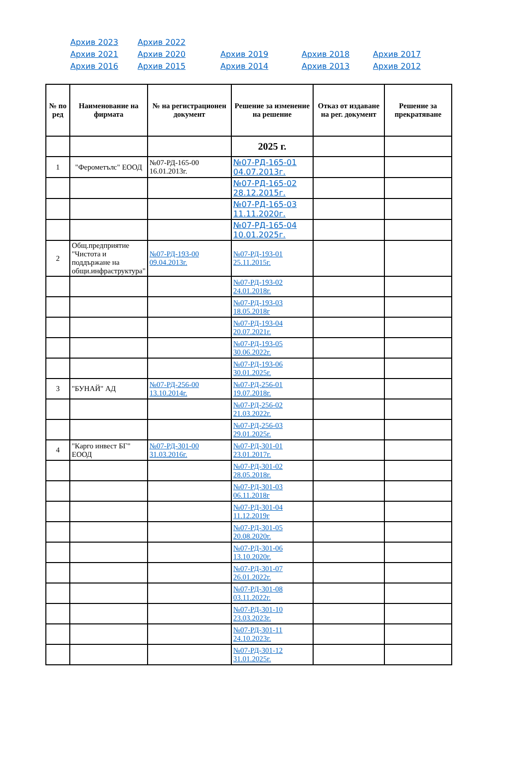| Архив 2023 | Архив 2022 | | | |
| Архив 2021 | Архив 2020 | Архив 2019 | Архив 2018 | Архив 2017 |
| Архив 2016 | Архив 2015 | Архив 2014 | Архив 2013 | Архив 2012 |
| № по ред | Наименование на фирмата | № на регистрационен документ | Решение за изменение на решение | Отказ от издаване на рег. документ | Решение за прекратяване |
| --- | --- | --- | --- | --- | --- |
| | | | 2025 г. | | |
| 1 | "Ферометълс" ЕООД | №07-РД-165-00 16.01.2013г. | №07-РД-165-01 04.07.2013г. | | |
| | | | №07-РД-165-02 28.12.2015г. | | |
| | | | №07-РД-165-03 11.11.2020г. | | |
| | | | №07-РД-165-04 10.01.2025г. | | |
| 2 | Общ.предприятие "Чистота и поддържане на общи.инфраструктура" | №07-РД-193-00 09.04.2013г. | №07-РД-193-01 25.11.2015г. | | |
| | | | №07-РД-193-02 24.01.2018г. | | |
| | | | №07-РД-193-03 18.05.2018г | | |
| | | | №07-РД-193-04 20.07.2021г. | | |
| | | | №07-РД-193-05 30.06.2022г. | | |
| | | | №07-РД-193-06 30.01.2025г. | | |
| 3 | "БУНАЙ" АД | №07-РД-256-00 13.10.2014г. | №07-РД-256-01 19.07.2018г. | | |
| | | | №07-РД-256-02 21.03.2022г. | | |
| | | | №07-РД-256-03 29.01.2025г. | | |
| 4 | "Карго инвест БГ" ЕООД | №07-РД-301-00 31.03.2016г. | №07-РД-301-01 23.01.2017г. | | |
| | | | №07-РД-301-02 28.05.2018г. | | |
| | | | №07-РД-301-03 06.11.2018г | | |
| | | | №07-РД-301-04 11.12.2019г | | |
| | | | №07-РД-301-05 20.08.2020г. | | |
| | | | №07-РД-301-06 13.10.2020г. | | |
| | | | №07-РД-301-07 26.01.2022г. | | |
| | | | №07-РД-301-08 03.11.2022г. | | |
| | | | №07-РД-301-10 23.03.2023г. | | |
| | | | №07-РД-301-11 24.10.2023г. | | |
| | | | №07-РД-301-12 31.01.2025г. | | |